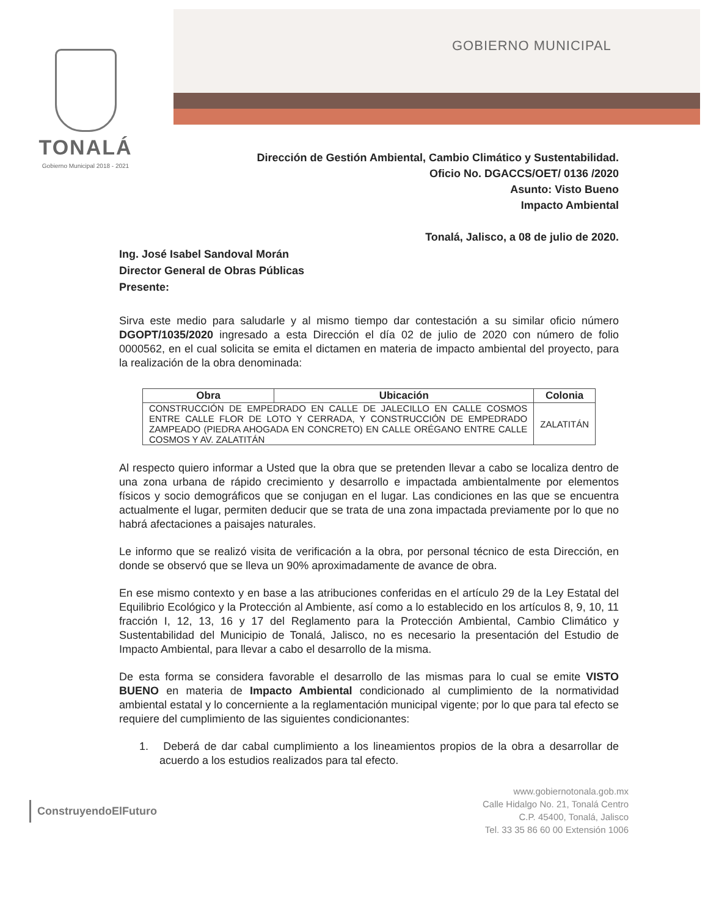TONALÁ
Gobierno Municipal 2018 - 2021
GOBIERNO MUNICIPAL
Dirección de Gestión Ambiental, Cambio Climático y Sustentabilidad.
Oficio No. DGACCS/OET/ 0136 /2020
Asunto: Visto Bueno
Impacto Ambiental
Tonalá, Jalisco, a 08 de julio de 2020.
Ing. José Isabel Sandoval Morán
Director General de Obras Públicas
Presente:
Sirva este medio para saludarle y al mismo tiempo dar contestación a su similar oficio número DGOPT/1035/2020 ingresado a esta Dirección el día 02 de julio de 2020 con número de folio 0000562, en el cual solicita se emita el dictamen en materia de impacto ambiental del proyecto, para la realización de la obra denominada:
| Obra | Ubicación | Colonia |
| --- | --- | --- |
| CONSTRUCCIÓN DE EMPEDRADO EN CALLE DE JALECILLO EN CALLE COSMOS ENTRE CALLE FLOR DE LOTO Y CERRADA, Y CONSTRUCCIÓN DE EMPEDRADO ZAMPEADO (PIEDRA AHOGADA EN CONCRETO) EN CALLE ORÉGANO ENTRE CALLE COSMOS Y AV. ZALATITÁN | | ZALATITÁN |
Al respecto quiero informar a Usted que la obra que se pretenden llevar a cabo se localiza dentro de una zona urbana de rápido crecimiento y desarrollo e impactada ambientalmente por elementos físicos y socio demográficos que se conjugan en el lugar. Las condiciones en las que se encuentra actualmente el lugar, permiten deducir que se trata de una zona impactada previamente por lo que no habrá afectaciones a paisajes naturales.
Le informo que se realizó visita de verificación a la obra, por personal técnico de esta Dirección, en donde se observó que se lleva un 90% aproximadamente de avance de obra.
En ese mismo contexto y en base a las atribuciones conferidas en el artículo 29 de la Ley Estatal del Equilibrio Ecológico y la Protección al Ambiente, así como a lo establecido en los artículos 8, 9, 10, 11 fracción I, 12, 13, 16 y 17 del Reglamento para la Protección Ambiental, Cambio Climático y Sustentabilidad del Municipio de Tonalá, Jalisco, no es necesario la presentación del Estudio de Impacto Ambiental, para llevar a cabo el desarrollo de la misma.
De esta forma se considera favorable el desarrollo de las mismas para lo cual se emite VISTO BUENO en materia de Impacto Ambiental condicionado al cumplimiento de la normatividad ambiental estatal y lo concerniente a la reglamentación municipal vigente; por lo que para tal efecto se requiere del cumplimiento de las siguientes condicionantes:
1. Deberá de dar cabal cumplimiento a los lineamientos propios de la obra a desarrollar de acuerdo a los estudios realizados para tal efecto.
ConstruyendoElFuturo
www.gobiernotonala.gob.mx
Calle Hidalgo No. 21, Tonalá Centro
C.P. 45400, Tonalá, Jalisco
Tel. 33 35 86 60 00 Extensión 1006